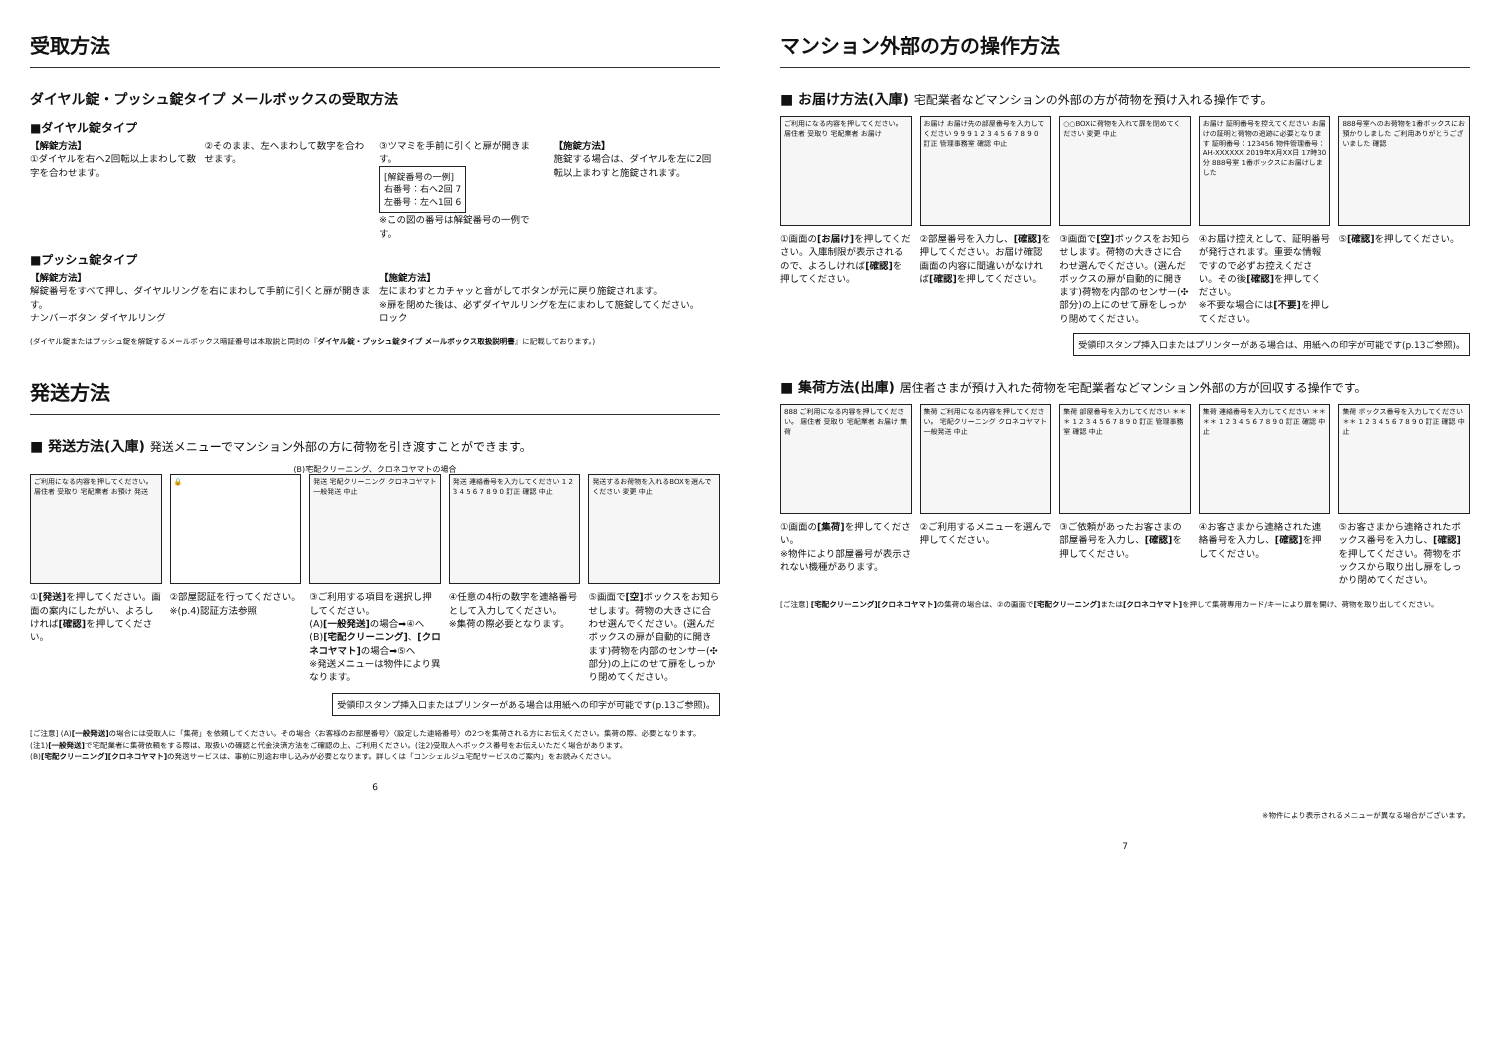受取方法
ダイヤル錠・プッシュ錠タイプ メールボックスの受取方法
■ダイヤル錠タイプ
【解錠方法】
①ダイヤルを右へ2回転以上まわして数字を合わせます。
②そのまま、左へまわして数字を合わせます。
③ツマミを手前に引くと扉が開きます。
[解錠番号の一例]
右番号：右へ2回 7
左番号：左へ1回 6
※この図の番号は解錠番号の一例です。
【施錠方法】
施錠する場合は、ダイヤルを左に2回転以上まわすと施錠されます。
■プッシュ錠タイプ
【解錠方法】
解錠番号をすべて押し、ダイヤルリングを右にまわして手前に引くと扉が開きます。
ナンバーボタン ダイヤルリング
【施錠方法】
左にまわすとカチャッと音がしてボタンが元に戻り施錠されます。
※扉を閉めた後は、必ずダイヤルリングを左にまわして施錠してください。
ロック
(ダイヤル錠またはプッシュ錠を解錠するメールボックス暗証番号は本取説と同封の『ダイヤル錠・プッシュ錠タイプ メールボックス取扱説明書』に記載しております。)
発送方法
■ 発送方法(入庫) 発送メニューでマンション外部の方に荷物を引き渡すことができます。
(B)宅配クリーニング、クロネコヤマトの場合
ご利用になる内容を押してください。 居住者 受取り 宅配業者 お預け 発送
①[発送] を押してください。画面の案内にしたがい、よろしければ[確認] を押してください。
🔒
②部屋認証を行ってください。
※(p.4)認証方法参照
発送 宅配クリーニング クロネコヤマト 一般発送 中止
③ご利用する項目を選択し押してください。
(A)[一般発送] の場合➡④へ
(B)[宅配クリーニング]、[クロネコヤマト] の場合➡⑤へ
※発送メニューは物件により異なります。
発送 連絡番号を入力してください 1 2 3 4 5 6 7 8 9 0 訂正 確認 中止
④任意の4桁の数字を連絡番号として入力してください。
※集荷の際必要となります。
発送するお荷物を入れるBOXを選んでください 変更 中止
⑤画面で[空] ボックスをお知らせします。荷物の大きさに合わせ選んでください。(選んだボックスの扉が自動的に開きます)荷物を内部のセンサー(✣部分)の上にのせて扉をしっかり閉めてください。
受領印スタンプ挿入口またはプリンターがある場合は用紙への印字が可能です(p.13ご参照)。
[ご注意] (A)[一般発送] の場合には受取人に「集荷」を依頼してください。その場合〈お客様のお部屋番号〉〈設定した連絡番号〉の2つを集荷される方にお伝えください。集荷の際、必要となります。
(注1)[一般発送] で宅配業者に集荷依頼をする際は、取扱いの確認と代金決済方法をご確認の上、ご利用ください。(注2)受取人へボックス番号をお伝えいただく場合があります。
(B)[宅配クリーニング][クロネコヤマト] の発送サービスは、事前に別途お申し込みが必要となります。詳しくは「コンシェルジュ宅配サービスのご案内」をお読みください。
6
マンション外部の方の操作方法
■ お届け方法(入庫) 宅配業者などマンションの外部の方が荷物を預け入れる操作です。
ご利用になる内容を押してください。 居住者 受取り 宅配業者 お届け
①画面の[お届け] を押してください。入庫制限が表示されるので、よろしければ[確認] を押してください。
お届け お届け先の部屋番号を入力してください 9 9 9 1 2 3 4 5 6 7 8 9 0 訂正 管理事務室 確認 中止
②部屋番号を入力し、[確認] を押してください。お届け確認画面の内容に間違いがなければ[確認] を押してください。
○○BOXに荷物を入れて扉を閉めてください 変更 中止
③画面で[空] ボックスをお知らせします。荷物の大きさに合わせ選んでください。(選んだボックスの扉が自動的に開きます)荷物を内部のセンサー(✣部分)の上にのせて扉をしっかり閉めてください。
お届け 証明番号を控えてください お届けの証明と荷物の追跡に必要となります 証明番号：123456 物件管理番号：AH-XXXXXX 2019年X月XX日 17時30分 888号室 1番ボックスにお届けしました
④お届け控えとして、証明番号が発行されます。重要な情報ですので必ずお控えください。その後[確認] を押してください。
※不要な場合には[不要] を押してください。
888号室へのお荷物を1番ボックスにお預かりしました ご利用ありがとうございました 確認
⑤[確認] を押してください。
受領印スタンプ挿入口またはプリンターがある場合は、用紙への印字が可能です(p.13ご参照)。
■ 集荷方法(出庫) 居住者さまが預け入れた荷物を宅配業者などマンション外部の方が回収する操作です。
888 ご利用になる内容を押してください。 居住者 受取り 宅配業者 お届け 集荷
①画面の[集荷] を押してください。
※物件により部屋番号が表示されない機種があります。
集荷 ご利用になる内容を押してください。 宅配クリーニング クロネコヤマト 一般発送 中止
②ご利用するメニューを選んで押してください。
集荷 部屋番号を入力してください ＊＊＊ 1 2 3 4 5 6 7 8 9 0 訂正 管理事務室 確認 中止
③ご依頼があったお客さまの部屋番号を入力し、[確認] を押してください。
集荷 連絡番号を入力してください ＊＊＊＊ 1 2 3 4 5 6 7 8 9 0 訂正 確認 中止
④お客さまから連絡された連絡番号を入力し、[確認] を押してください。
集荷 ボックス番号を入力してください ＊＊ 1 2 3 4 5 6 7 8 9 0 訂正 確認 中止
⑤お客さまから連絡されたボックス番号を入力し、[確認] を押してください。荷物をボックスから取り出し扉をしっかり閉めてください。
[ご注意] [宅配クリーニング][クロネコヤマト] の集荷の場合は、②の画面で[宅配クリーニング] または[クロネコヤマト] を押して集荷専用カード/キーにより扉を開け、荷物を取り出してください。
※物件により表示されるメニューが異なる場合がございます。
7